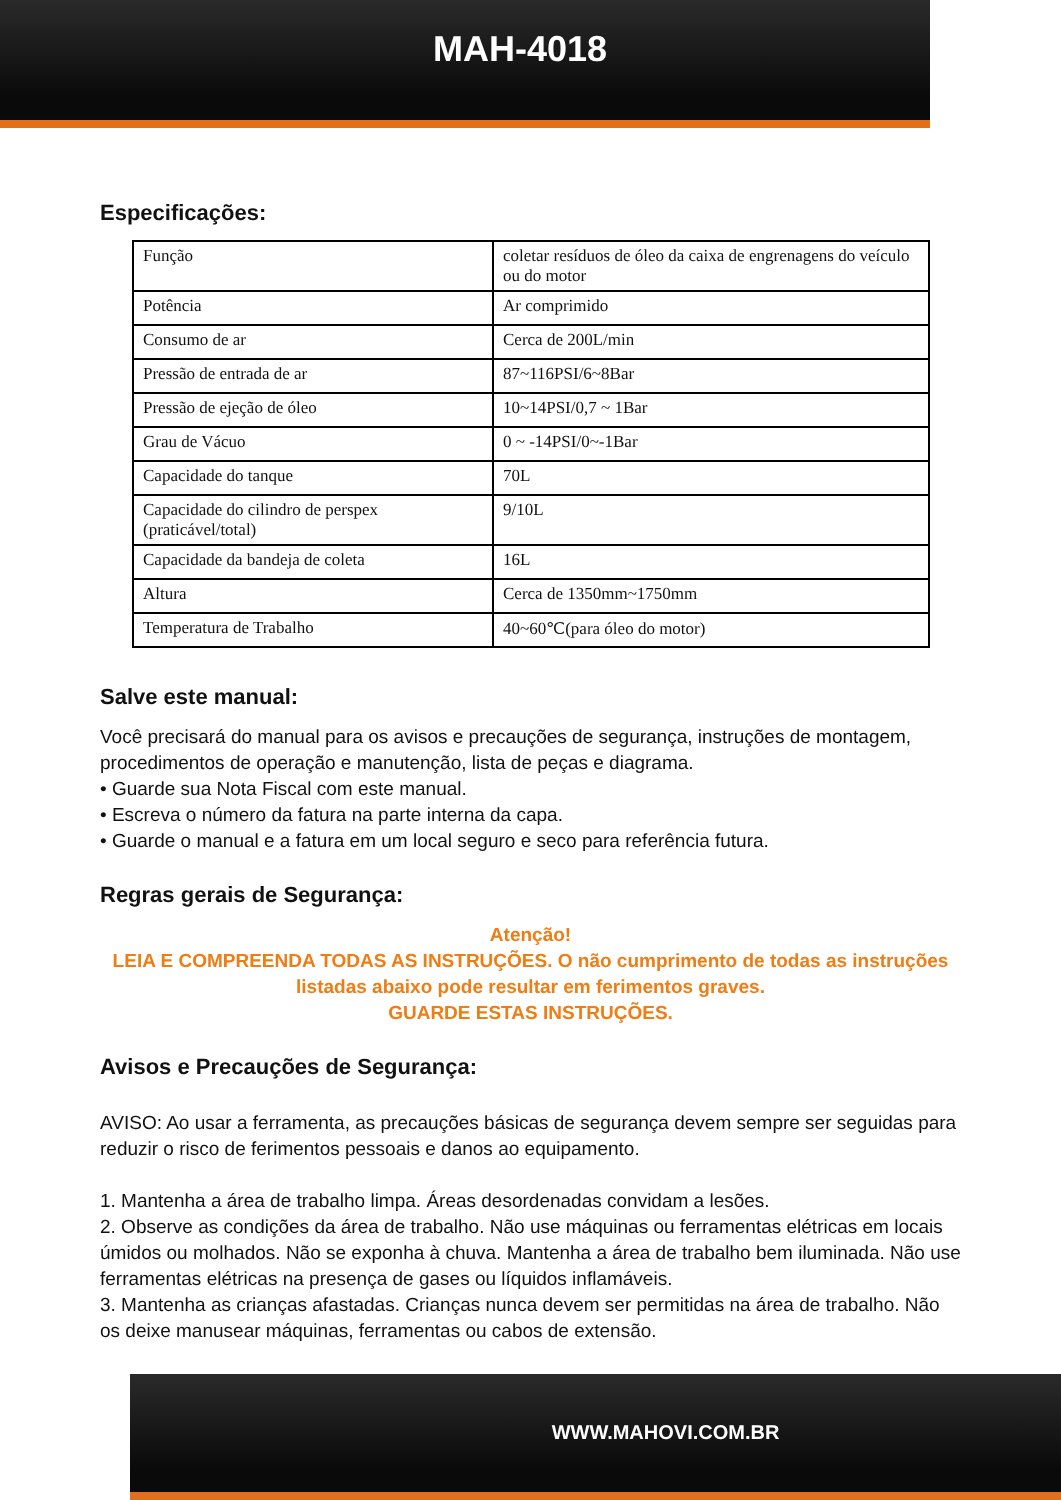MAH-4018
Especificações:
| Função | coletar resíduos de óleo da caixa de engrenagens do veículo ou do motor |
| Potência | Ar comprimido |
| Consumo de ar | Cerca de 200L/min |
| Pressão de entrada de ar | 87~116PSI/6~8Bar |
| Pressão de ejeção de óleo | 10~14PSI/0,7 ~ 1Bar |
| Grau de Vácuo | 0 ~ -14PSI/0~-1Bar |
| Capacidade do tanque | 70L |
| Capacidade do cilindro de perspex (praticável/total) | 9/10L |
| Capacidade da bandeja de coleta | 16L |
| Altura | Cerca de 1350mm~1750mm |
| Temperatura de Trabalho | 40~60℃(para óleo do motor) |
Salve este manual:
Você precisará do manual para os avisos e precauções de segurança, instruções de montagem, procedimentos de operação e manutenção, lista de peças e diagrama.
• Guarde sua Nota Fiscal com este manual.
• Escreva o número da fatura na parte interna da capa.
• Guarde o manual e a fatura em um local seguro e seco para referência futura.
Regras gerais de Segurança:
Atenção!
LEIA E COMPREENDA TODAS AS INSTRUÇÕES. O não cumprimento de todas as instruções listadas abaixo pode resultar em ferimentos graves.
GUARDE ESTAS INSTRUÇÕES.
Avisos e Precauções de Segurança:
AVISO: Ao usar a ferramenta, as precauções básicas de segurança devem sempre ser seguidas para reduzir o risco de ferimentos pessoais e danos ao equipamento.
1. Mantenha a área de trabalho limpa. Áreas desordenadas convidam a lesões.
2. Observe as condições da área de trabalho. Não use máquinas ou ferramentas elétricas em locais úmidos ou molhados. Não se exponha à chuva. Mantenha a área de trabalho bem iluminada. Não use ferramentas elétricas na presença de gases ou líquidos inflamáveis.
3. Mantenha as crianças afastadas. Crianças nunca devem ser permitidas na área de trabalho. Não os deixe manusear máquinas, ferramentas ou cabos de extensão.
WWW.MAHOVI.COM.BR